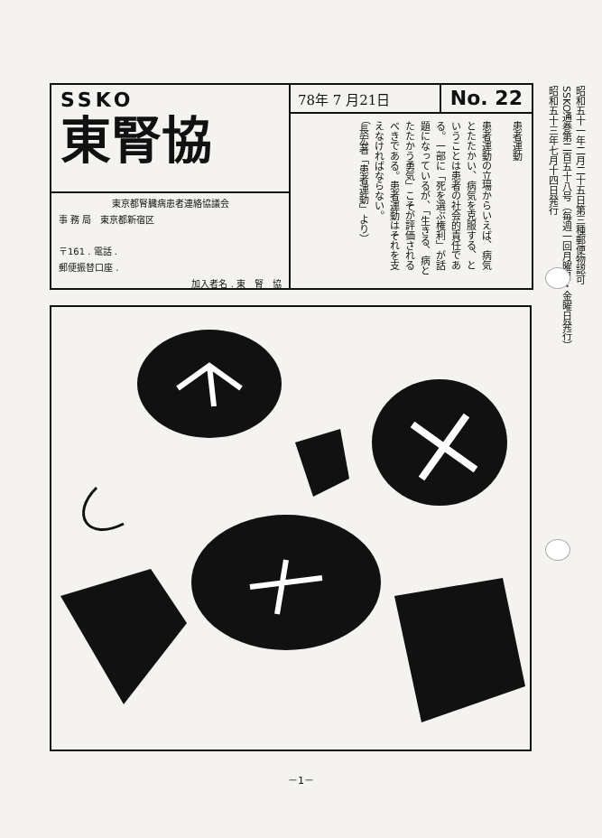SSKO
東腎協
東京都腎臓病患者連絡協議会
事 務 局　東京都新宿区
〒161 . 電話 .
郵便振替口座 .
加入者名 . 東　腎　協
78年 7 月21日 No. 22
患者運動
患者運動の立場からいえば、病気とたたかい、病気を克服する、ということは患者の社会的責任である。一部に「死を選ぶ権利」が話題になっているが、「生きる、病とたたかう勇気」こそが評価されるべきである。患者運動はそれを支えなければならない。
（長宏著「患者運動」より）
昭和五十一年二月二十五日第三種郵便物認可
SSKO通巻第二百五十八号（毎週一回月曜日・金曜日発行）
昭和五十三年七月十四日発行
－1－